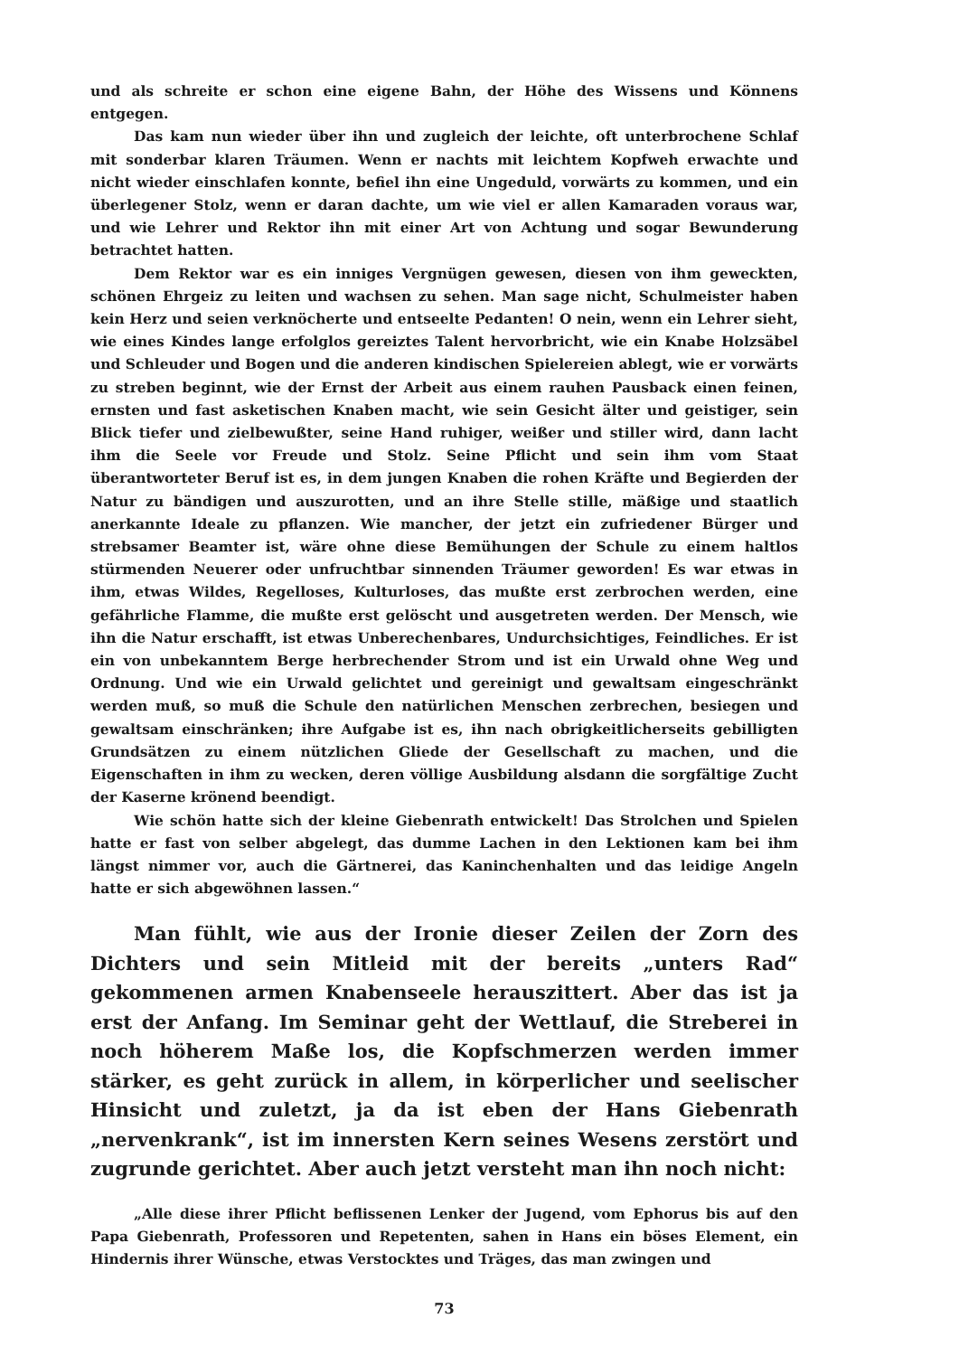und als schreite er schon eine eigene Bahn, der Höhe des Wissens und Könnens entgegen.
Das kam nun wieder über ihn und zugleich der leichte, oft unterbrochene Schlaf mit sonderbar klaren Träumen. Wenn er nachts mit leichtem Kopfweh erwachte und nicht wieder einschlafen konnte, befiel ihn eine Ungeduld, vorwärts zu kommen, und ein überlegener Stolz, wenn er daran dachte, um wie viel er allen Kamaraden voraus war, und wie Lehrer und Rektor ihn mit einer Art von Achtung und sogar Bewunderung betrachtet hatten.
Dem Rektor war es ein inniges Vergnügen gewesen, diesen von ihm geweckten, schönen Ehrgeiz zu leiten und wachsen zu sehen. Man sage nicht, Schulmeister haben kein Herz und seien verknöcherte und entseelte Pedanten! O nein, wenn ein Lehrer sieht, wie eines Kindes lange erfolglos gereiztes Talent hervorbricht, wie ein Knabe Holzsäbel und Schleuder und Bogen und die anderen kindischen Spielereien ablegt, wie er vorwärts zu streben beginnt, wie der Ernst der Arbeit aus einem rauhen Pausback einen feinen, ernsten und fast asketischen Knaben macht, wie sein Gesicht älter und geistiger, sein Blick tiefer und zielbewußter, seine Hand ruhiger, weißer und stiller wird, dann lacht ihm die Seele vor Freude und Stolz. Seine Pflicht und sein ihm vom Staat überantworteter Beruf ist es, in dem jungen Knaben die rohen Kräfte und Begierden der Natur zu bändigen und auszurotten, und an ihre Stelle stille, mäßige und staatlich anerkannte Ideale zu pflanzen. Wie mancher, der jetzt ein zufriedener Bürger und strebsamer Beamter ist, wäre ohne diese Bemühungen der Schule zu einem haltlos stürmenden Neuerer oder unfruchtbar sinnenden Träumer geworden! Es war etwas in ihm, etwas Wildes, Regelloses, Kulturloses, das mußte erst zerbrochen werden, eine gefährliche Flamme, die mußte erst gelöscht und ausgetreten werden. Der Mensch, wie ihn die Natur erschafft, ist etwas Unberechenbares, Undurchsichtiges, Feindliches. Er ist ein von unbekanntem Berge herbrechender Strom und ist ein Urwald ohne Weg und Ordnung. Und wie ein Urwald gelichtet und gereinigt und gewaltsam eingeschränkt werden muß, so muß die Schule den natürlichen Menschen zerbrechen, besiegen und gewaltsam einschränken; ihre Aufgabe ist es, ihn nach obrigkeitlicherseits gebilligten Grundsätzen zu einem nützlichen Gliede der Gesellschaft zu machen, und die Eigenschaften in ihm zu wecken, deren völlige Ausbildung alsdann die sorgfältige Zucht der Kaserne krönend beendigt.
Wie schön hatte sich der kleine Giebenrath entwickelt! Das Strolchen und Spielen hatte er fast von selber abgelegt, das dumme Lachen in den Lektionen kam bei ihm längst nimmer vor, auch die Gärtnerei, das Kaninchenhalten und das leidige Angeln hatte er sich abgewöhnen lassen.“
Man fühlt, wie aus der Ironie dieser Zeilen der Zorn des Dichters und sein Mitleid mit der bereits „unters Rad“ gekommenen armen Knabenseele herauszittert. Aber das ist ja erst der Anfang. Im Seminar geht der Wettlauf, die Streberei in noch höherem Maße los, die Kopfschmerzen werden immer stärker, es geht zurück in allem, in körperlicher und seelischer Hinsicht und zuletzt, ja da ist eben der Hans Giebenrath „nervenkrank“, ist im innersten Kern seines Wesens zerstört und zugrunde gerichtet. Aber auch jetzt versteht man ihn noch nicht:
„Alle diese ihrer Pflicht beflissenen Lenker der Jugend, vom Ephorus bis auf den Papa Giebenrath, Professoren und Repetenten, sahen in Hans ein böses Element, ein Hindernis ihrer Wünsche, etwas Verstocktes und Träges, das man zwingen und
73